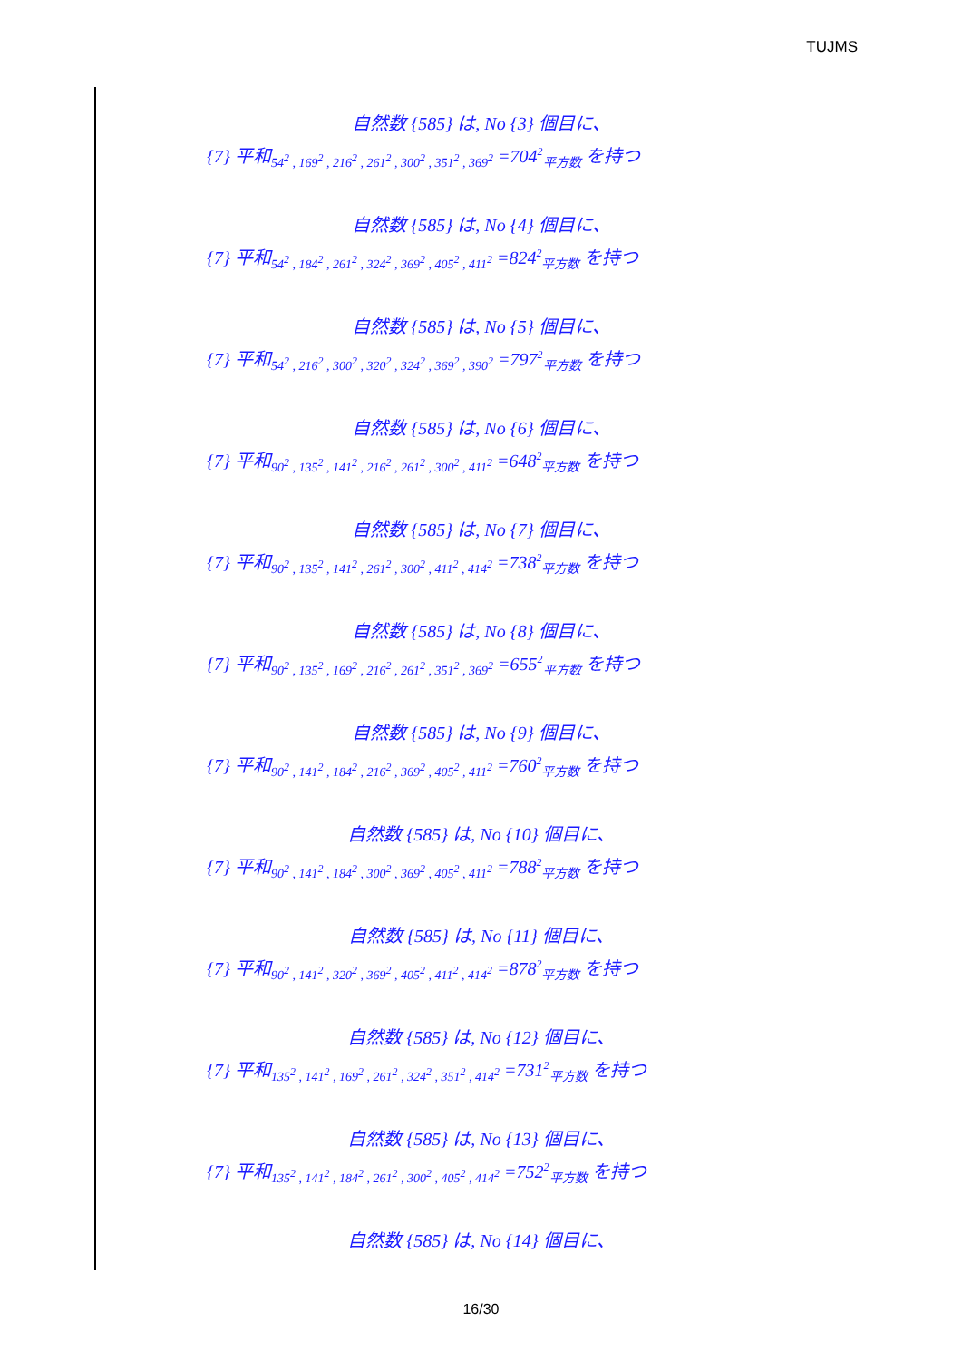TUJMS
自然数 {585} は, No {3} 個目に、
{7} 平和<sub>54<sup>2</sup> , 169<sup>2</sup> , 216<sup>2</sup> , 261<sup>2</sup> , 300<sup>2</sup> , 351<sup>2</sup> , 369<sup>2</sup></sub> =704<sup>2</sup><sub>平方数</sub> を持つ
自然数 {585} は, No {4} 個目に、
{7} 平和<sub>54<sup>2</sup> , 184<sup>2</sup> , 261<sup>2</sup> , 324<sup>2</sup> , 369<sup>2</sup> , 405<sup>2</sup> , 411<sup>2</sup></sub> =824<sup>2</sup><sub>平方数</sub> を持つ
自然数 {585} は, No {5} 個目に、
{7} 平和<sub>54<sup>2</sup> , 216<sup>2</sup> , 300<sup>2</sup> , 320<sup>2</sup> , 324<sup>2</sup> , 369<sup>2</sup> , 390<sup>2</sup></sub> =797<sup>2</sup><sub>平方数</sub> を持つ
自然数 {585} は, No {6} 個目に、
{7} 平和<sub>90<sup>2</sup> , 135<sup>2</sup> , 141<sup>2</sup> , 216<sup>2</sup> , 261<sup>2</sup> , 300<sup>2</sup> , 411<sup>2</sup></sub> =648<sup>2</sup><sub>平方数</sub> を持つ
自然数 {585} は, No {7} 個目に、
{7} 平和<sub>90<sup>2</sup> , 135<sup>2</sup> , 141<sup>2</sup> , 261<sup>2</sup> , 300<sup>2</sup> , 411<sup>2</sup> , 414<sup>2</sup></sub> =738<sup>2</sup><sub>平方数</sub> を持つ
自然数 {585} は, No {8} 個目に、
{7} 平和<sub>90<sup>2</sup> , 135<sup>2</sup> , 169<sup>2</sup> , 216<sup>2</sup> , 261<sup>2</sup> , 351<sup>2</sup> , 369<sup>2</sup></sub> =655<sup>2</sup><sub>平方数</sub> を持つ
自然数 {585} は, No {9} 個目に、
{7} 平和<sub>90<sup>2</sup> , 141<sup>2</sup> , 184<sup>2</sup> , 216<sup>2</sup> , 369<sup>2</sup> , 405<sup>2</sup> , 411<sup>2</sup></sub> =760<sup>2</sup><sub>平方数</sub> を持つ
自然数 {585} は, No {10} 個目に、
{7} 平和<sub>90<sup>2</sup> , 141<sup>2</sup> , 184<sup>2</sup> , 300<sup>2</sup> , 369<sup>2</sup> , 405<sup>2</sup> , 411<sup>2</sup></sub> =788<sup>2</sup><sub>平方数</sub> を持つ
自然数 {585} は, No {11} 個目に、
{7} 平和<sub>90<sup>2</sup> , 141<sup>2</sup> , 320<sup>2</sup> , 369<sup>2</sup> , 405<sup>2</sup> , 411<sup>2</sup> , 414<sup>2</sup></sub> =878<sup>2</sup><sub>平方数</sub> を持つ
自然数 {585} は, No {12} 個目に、
{7} 平和<sub>135<sup>2</sup> , 141<sup>2</sup> , 169<sup>2</sup> , 261<sup>2</sup> , 324<sup>2</sup> , 351<sup>2</sup> , 414<sup>2</sup></sub> =731<sup>2</sup><sub>平方数</sub> を持つ
自然数 {585} は, No {13} 個目に、
{7} 平和<sub>135<sup>2</sup> , 141<sup>2</sup> , 184<sup>2</sup> , 261<sup>2</sup> , 300<sup>2</sup> , 405<sup>2</sup> , 414<sup>2</sup></sub> =752<sup>2</sup><sub>平方数</sub> を持つ
自然数 {585} は, No {14} 個目に、
16/30